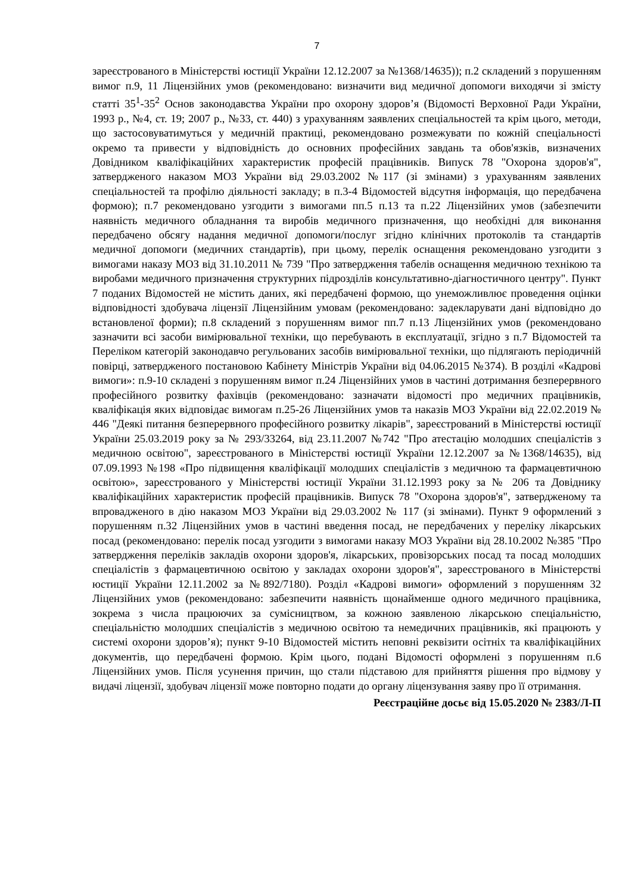7
зареєстрованого в Міністерстві юстиції України 12.12.2007 за №1368/14635)); п.2 складений з порушенням вимог п.9, 11 Ліцензійних умов (рекомендовано: визначити вид медичної допомоги виходячи зі змісту статті 35<sup>1</sup>-35<sup>2</sup> Основ законодавства України про охорону здоров’я (Відомості Верховної Ради України, 1993 р., №4, ст. 19; 2007 р., №33, ст. 440) з урахуванням заявлених спеціальностей та крім цього, методи, що застосовуватимуться у медичній практиці, рекомендовано розмежувати по кожній спеціальності окремо та привести у відповідність до основних професійних завдань та обов'язків, визначених Довідником кваліфікаційних характеристик професій працівників. Випуск 78 "Охорона здоров'я", затвердженого наказом МОЗ України від 29.03.2002 №117 (зі змінами) з урахуванням заявлених спеціальностей та профілю діяльності закладу; в п.3-4 Відомостей відсутня інформація, що передбачена формою); п.7 рекомендовано узгодити з вимогами пп.5 п.13 та п.22 Ліцензійних умов (забезпечити наявність медичного обладнання та виробів медичного призначення, що необхідні для виконання передбачено обсягу надання медичної допомоги/послуг згідно клінічних протоколів та стандартів медичної допомоги (медичних стандартів), при цьому, перелік оснащення рекомендовано узгодити з вимогами наказу МОЗ від 31.10.2011 № 739 "Про затвердження табелів оснащення медичною технікою та виробами медичного призначення структурних підрозділів консультативно-діагностичного центру". Пункт 7 поданих Відомостей не містить даних, які передбачені формою, що унеможливлює проведення оцінки відповідності здобувача ліцензії Ліцензійним умовам (рекомендовано: задекларувати дані відповідно до встановленої форми); п.8 складений з порушенням вимог пп.7 п.13 Ліцензійних умов (рекомендовано зазначити всі засоби вимірювальної техніки, що перебувають в експлуатації, згідно з п.7 Відомостей та Переліком категорій законодавчо регульованих засобів вимірювальної техніки, що підлягають періодичній повірці, затвердженого постановою Кабінету Міністрів України від 04.06.2015 №374). В розділі «Кадрові вимоги»: п.9-10 складені з порушенням вимог п.24 Ліцензійних умов в частині дотримання безперервного професійного розвитку фахівців (рекомендовано: зазначати відомості про медичних працівників, кваліфікація яких відповідає вимогам п.25-26 Ліцензійних умов та наказів МОЗ України від 22.02.2019 № 446 "Деякі питання безперервного професійного розвитку лікарів", зареєстрований в Міністерстві юстиції України 25.03.2019 року за № 293/33264, від 23.11.2007 №742 "Про атестацію молодших спеціалістів з медичною освітою", зареєстрованого в Міністерстві юстиції України 12.12.2007 за №1368/14635), від 07.09.1993 №198 «Про підвищення кваліфікації молодших спеціалістів з медичною та фармацевтичною освітою», зареєстрованого у Міністерстві юстиції України 31.12.1993 року за № 206 та Довіднику кваліфікаційних характеристик професій працівників. Випуск 78 "Охорона здоров'я", затвердженому та впровадженого в дію наказом МОЗ України від 29.03.2002 № 117 (зі змінами). Пункт 9 оформлений з порушенням п.32 Ліцензійних умов в частині введення посад, не передбачених у переліку лікарських посад (рекомендовано: перелік посад узгодити з вимогами наказу МОЗ України від 28.10.2002 №385 "Про затвердження переліків закладів охорони здоров'я, лікарських, провізорських посад та посад молодших спеціалістів з фармацевтичною освітою у закладах охорони здоров'я", зареєстрованого в Міністерстві юстиції України 12.11.2002 за №892/7180). Розділ «Кадрові вимоги» оформлений з порушенням 32 Ліцензійних умов (рекомендовано: забезпечити наявність щонайменше одного медичного працівника, зокрема з числа працюючих за сумісництвом, за кожною заявленою лікарською спеціальністю, спеціальністю молодших спеціалістів з медичною освітою та немедичних працівників, які працюють у системі охорони здоров’я); пункт 9-10 Відомостей містить неповні реквізити осітніх та кваліфікаційних документів, що передбачені формою. Крім цього, подані Відомості оформлені з порушенням п.6 Ліцензійних умов. Після усунення причин, що стали підставою для прийняття рішення про відмову у видачі ліцензії, здобувач ліцензії може повторно подати до органу ліцензування заяву про її отримання.
Реєстраційне досьє від 15.05.2020 № 2383/Л-П